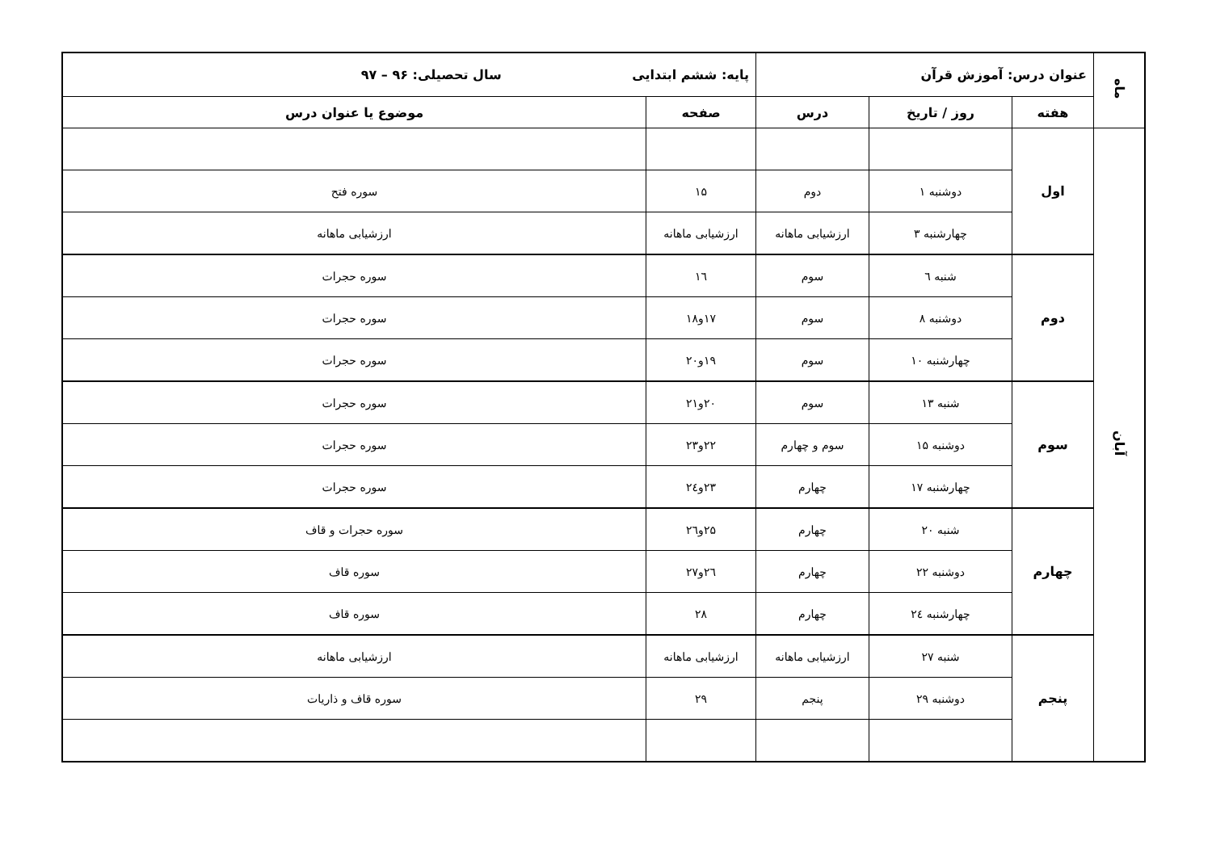| ماه | عنوان درس: آموزش قرآن | | | پایه: ششم ابتدایی سال تحصیلی: ۹۶ – ۹۷ | |
| | هفته | روز / تاریخ | درس | صفحه | موضوع یا عنوان درس |
| آبان | اول | | | | |
| | | دوشنبه ۱ | دوم | ۱۵ | سوره فتح |
| | | چهارشنبه ۳ | ارزشیابی ماهانه | ارزشیابی ماهانه | ارزشیابی ماهانه |
| | دوم | شنبه ٦ | سوم | ١٦ | سوره حجرات |
| | | دوشنبه ۸ | سوم | ۱۷و۱۸ | سوره حجرات |
| | | چهارشنبه ۱۰ | سوم | ۱۹و۲۰ | سوره حجرات |
| | سوم | شنبه ۱۳ | سوم | ۲۰و۲۱ | سوره حجرات |
| | | دوشنبه ۱۵ | سوم و چهارم | ۲۲و۲۳ | سوره حجرات |
| | | چهارشنبه ۱۷ | چهارم | ۲۳و٢٤ | سوره حجرات |
| | چهارم | شنبه ۲۰ | چهارم | ۲۵و٢٦ | سوره حجرات و قاف |
| | | دوشنبه ۲۲ | چهارم | ٢٦و۲۷ | سوره قاف |
| | | چهارشنبه ٢٤ | چهارم | ۲۸ | سوره قاف |
| | پنجم | شنبه ۲۷ | ارزشیابی ماهانه | ارزشیابی ماهانه | ارزشیابی ماهانه |
| | | دوشنبه ۲۹ | پنجم | ۲۹ | سوره قاف و ذاریات |